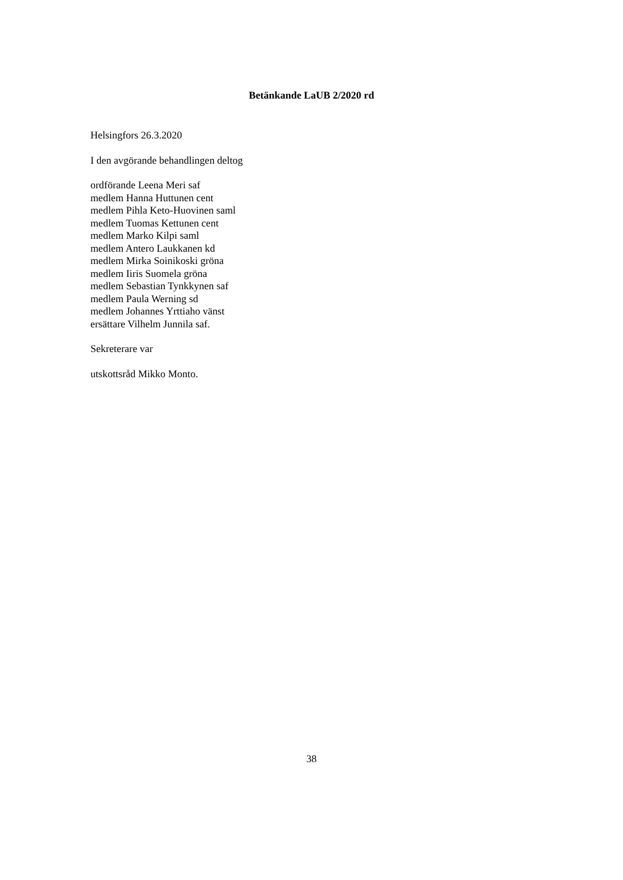Betänkande LaUB 2/2020 rd
Helsingfors 26.3.2020
I den avgörande behandlingen deltog
ordförande Leena Meri saf
medlem Hanna Huttunen cent
medlem Pihla Keto-Huovinen saml
medlem Tuomas Kettunen cent
medlem Marko Kilpi saml
medlem Antero Laukkanen kd
medlem Mirka Soinikoski gröna
medlem Iiris Suomela gröna
medlem Sebastian Tynkkynen saf
medlem Paula Werning sd
medlem Johannes Yrttiaho vänst
ersättare Vilhelm Junnila saf.
Sekreterare var
utskottsråd Mikko Monto.
38